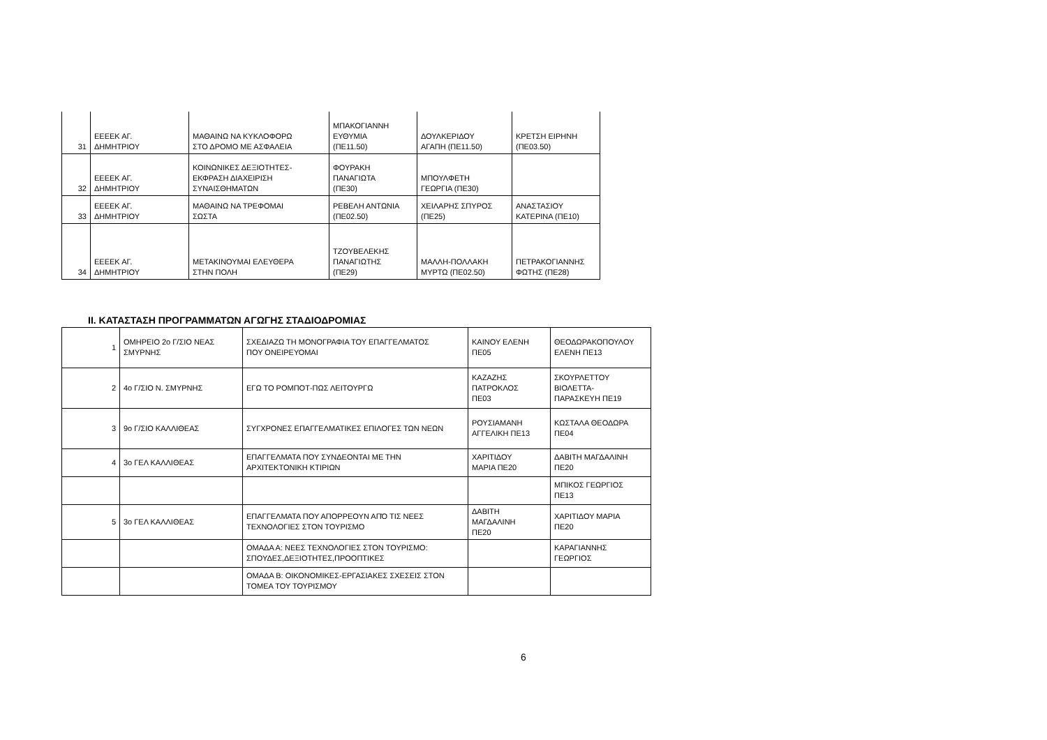| 31 | ΕΕΕΕΚ ΑΓ. ΔΗΜΗΤΡΙΟΥ | ΜΑΘΑΙΝΩ ΝΑ ΚΥΚΛΟΦΟΡΩ ΣΤΟ ΔΡΟΜΟ ΜΕ ΑΣΦΑΛΕΙΑ | ΜΠΑΚΟΓΙΑΝΝΗ ΕΥΘΥΜΙΑ (ΠΕ11.50) | ΔΟΥΛΚΕΡΙΔΟΥ ΑΓΑΠΗ (ΠΕ11.50) | ΚΡΕΤΣΗ ΕΙΡΗΝΗ (ΠΕ03.50) |
| 32 | ΕΕΕΕΚ ΑΓ. ΔΗΜΗΤΡΙΟΥ | ΚΟΙΝΩΝΙΚΕΣ ΔΕΞΙΟΤΗΤΕΣ- ΕΚΦΡΑΣΗ ΔΙΑΧΕΙΡΙΣΗ ΣΥΝΑΙΣΘΗΜΑΤΩΝ | ΦΟΥΡΑΚΗ ΠΑΝΑΓΙΩΤΑ (ΠΕ30) | ΜΠΟΥΛΦΕΤΗ ΓΕΩΡΓΙΑ (ΠΕ30) | |
| 33 | ΕΕΕΕΚ ΑΓ. ΔΗΜΗΤΡΙΟΥ | ΜΑΘΑΙΝΩ ΝΑ ΤΡΕΦΟΜΑΙ ΣΩΣΤΑ | ΡΕΒΕΛΗ ΑΝΤΩΝΙΑ (ΠΕ02.50) | ΧΕΙΛΑΡΗΣ ΣΠΥΡΟΣ (ΠΕ25) | ΑΝΑΣΤΑΣΙΟΥ ΚΑΤΕΡΙΝΑ (ΠΕ10) |
| 34 | ΕΕΕΕΚ ΑΓ. ΔΗΜΗΤΡΙΟΥ | ΜΕΤΑΚΙΝΟΥΜΑΙ ΕΛΕΥΘΕΡΑ ΣΤΗΝ ΠΟΛΗ | ΤΖΟΥΒΕΛΕΚΗΣ ΠΑΝΑΓΙΩΤΗΣ (ΠΕ29) | ΜΑΛΛΗ-ΠΟΛΛΑΚΗ ΜΥΡΤΩ (ΠΕ02.50) | ΠΕΤΡΑΚΟΓΙΑΝΝΗΣ ΦΩΤΗΣ (ΠΕ28) |
II. ΚΑΤΑΣΤΑΣΗ ΠΡΟΓΡΑΜΜΑΤΩΝ ΑΓΩΓΗΣ ΣΤΑΔΙΟΔΡΟΜΙΑΣ
| 1 | ΟΜΗΡΕΙΟ 2ο Γ/ΣΙΟ ΝΕΑΣ ΣΜΥΡΝΗΣ | ΣΧΕΔΙΑΖΩ ΤΗ ΜΟΝΟΓΡΑΦΙΑ ΤΟΥ ΕΠΑΓΓΕΛΜΑΤΟΣ ΠΟΥ ΟΝΕΙΡΕΥΟΜΑΙ | ΚΑΙΝΟΥ ΕΛΕΝΗ ΠΕ05 | ΘΕΟΔΩΡΑΚΟΠΟΥΛΟΥ ΕΛΕΝΗ ΠΕ13 |
| 2 | 4ο Γ/ΣΙΟ Ν. ΣΜΥΡΝΗΣ | ΕΓΩ ΤΟ ΡΟΜΠΟΤ-ΠΩΣ ΛΕΙΤΟΥΡΓΩ | ΚΑΖΑΖΗΣ ΠΑΤΡΟΚΛΟΣ ΠΕ03 | ΣΚΟΥΡΛΕΤΤΟΥ ΒΙΟΛΕΤΤΑ- ΠΑΡΑΣΚΕΥΗ ΠΕ19 |
| 3 | 9ο Γ/ΣΙΟ ΚΑΛΛΙΘΕΑΣ | ΣΥΓΧΡΟΝΕΣ ΕΠΑΓΓΕΛΜΑΤΙΚΕΣ ΕΠΙΛΟΓΕΣ ΤΩΝ ΝΕΩΝ | ΡΟΥΣΙΑΜΑΝΗ ΑΓΓΕΛΙΚΗ ΠΕ13 | ΚΩΣΤΑΛΑ ΘΕΟΔΩΡΑ ΠΕ04 |
| 4 | 3ο ΓΕΛ ΚΑΛΛΙΘΕΑΣ | ΕΠΑΓΓΕΛΜΑΤΑ ΠΟΥ ΣΥΝΔΕΟΝΤΑΙ ΜΕ ΤΗΝ ΑΡΧΙΤΕΚΤΟΝΙΚΗ ΚΤΙΡΙΩΝ | ΧΑΡΙΤΙΔΟΥ ΜΑΡΙΑ ΠΕ20 | ΔΑΒΙΤΗ ΜΑΓΔΑΛΙΝΗ ΠΕ20 |
| | | | | ΜΠΙΚΟΣ ΓΕΩΡΓΙΟΣ ΠΕ13 |
| 5 | 3ο ΓΕΛ ΚΑΛΛΙΘΕΑΣ | ΕΠΑΓΓΕΛΜΑΤΑ ΠΟΥ ΑΠΟΡΡΕΟΥΝ ΑΠΌ ΤΙΣ ΝΕΕΣ ΤΕΧΝΟΛΟΓΙΕΣ ΣΤΟΝ ΤΟΥΡΙΣΜΟ | ΔΑΒΙΤΗ ΜΑΓΔΑΛΙΝΗ ΠΕ20 | ΧΑΡΙΤΙΔΟΥ ΜΑΡΙΑ ΠΕ20 |
| | | ΟΜΑΔΑ Α: ΝΕΕΣ ΤΕΧΝΟΛΟΓΙΕΣ ΣΤΟΝ ΤΟΥΡΙΣΜΟ: ΣΠΟΥΔΕΣ,ΔΕΞΙΟΤΗΤΕΣ,ΠΡΟΟΠΤΙΚΕΣ | | ΚΑΡΑΓΙΑΝΝΗΣ ΓΕΩΡΓΙΟΣ |
| | | ΟΜΑΔΑ Β: ΟΙΚΟΝΟΜΙΚΕΣ-ΕΡΓΑΣΙΑΚΕΣ ΣΧΕΣΕΙΣ ΣΤΟΝ ΤΟΜΕΑ ΤΟΥ ΤΟΥΡΙΣΜΟΥ | | |
6